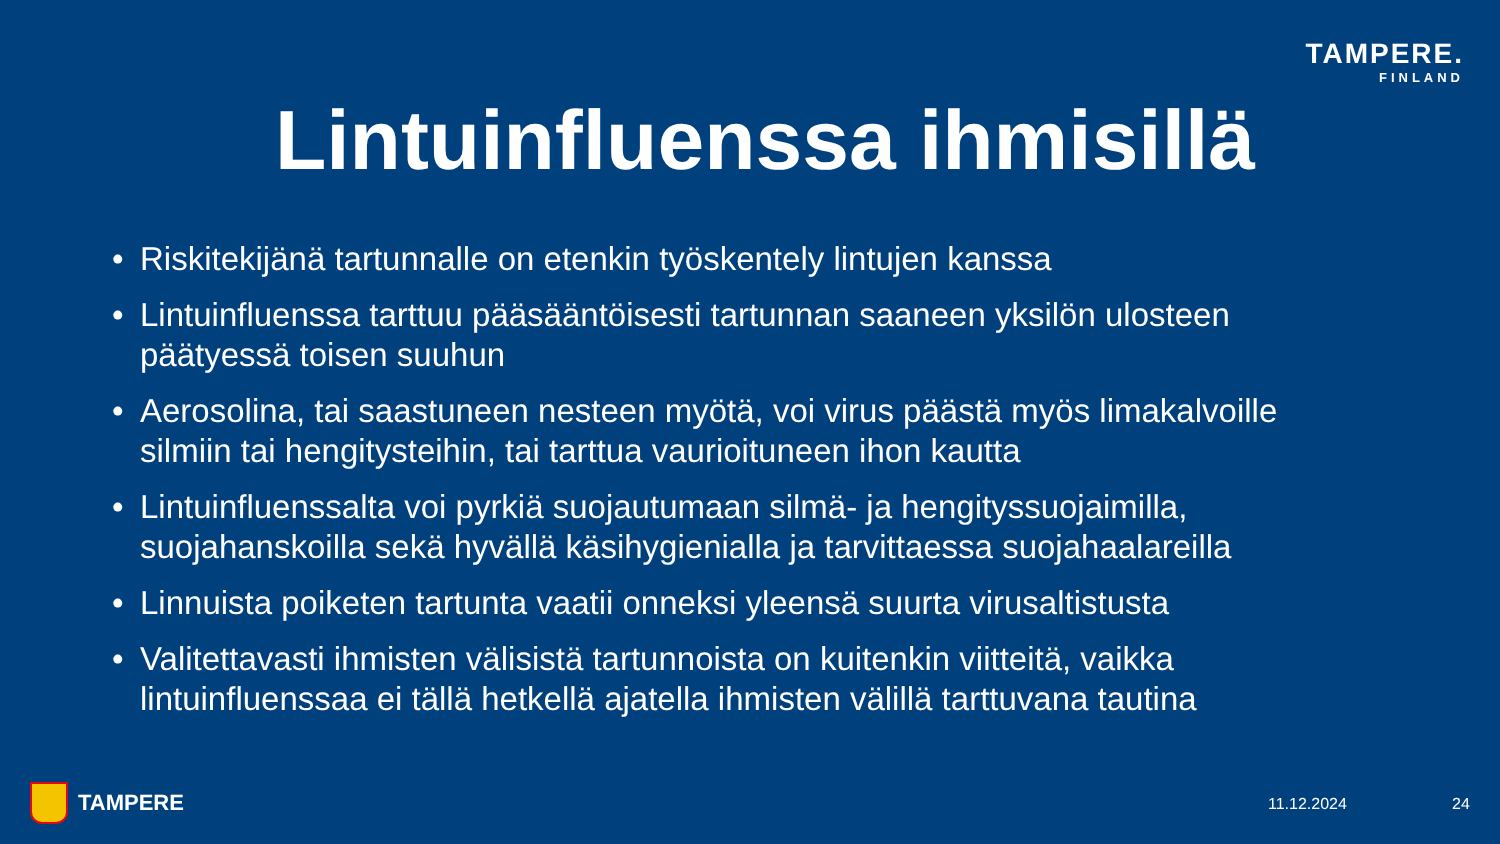TAMPERE.
FINLAND
Lintuinfluenssa ihmisillä
• Riskitekijänä tartunnalle on etenkin työskentely lintujen kanssa
• Lintuinfluenssa tarttuu pääsääntöisesti tartunnan saaneen yksilön ulosteen päätyessä toisen suuhun
• Aerosolina, tai saastuneen nesteen myötä, voi virus päästä myös limakalvoille silmiin tai hengitysteihin, tai tarttua vaurioituneen ihon kautta
• Lintuinfluenssalta voi pyrkiä suojautumaan silmä- ja hengityssuojaimilla, suojahanskoilla sekä hyvällä käsihygienialla ja tarvittaessa suojahaalareilla
• Linnuista poiketen tartunta vaatii onneksi yleensä suurta virusaltistusta
• Valitettavasti ihmisten välisistä tartunnoista on kuitenkin viitteitä, vaikka lintuinfluenssaa ei tällä hetkellä ajatella ihmisten välillä tarttuvana tautina
TAMPERE 11.12.2024 24